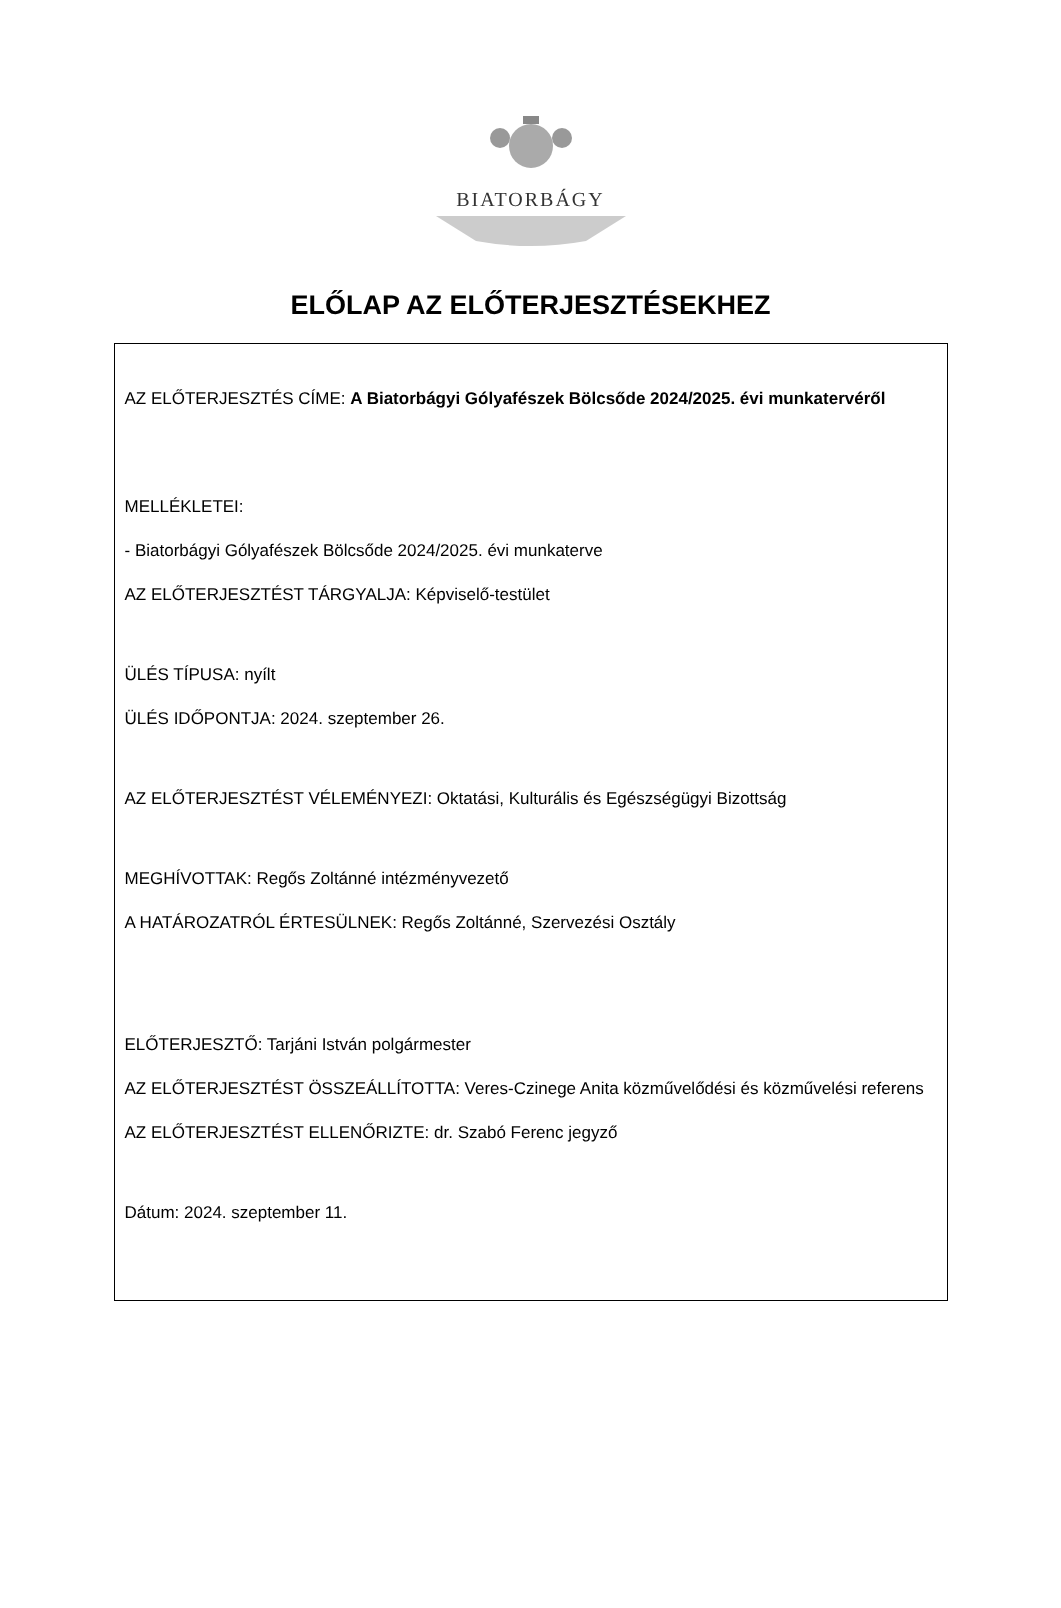BIATORBÁGY
ELŐLAP AZ ELŐTERJESZTÉSEKHEZ
AZ ELŐTERJESZTÉS CÍME: A Biatorbágyi Gólyafészek Bölcsőde 2024/2025. évi munkatervéről
MELLÉKLETEI:
- Biatorbágyi Gólyafészek Bölcsőde 2024/2025. évi munkaterve
AZ ELŐTERJESZTÉST TÁRGYALJA: Képviselő-testület
ÜLÉS TÍPUSA: nyílt
ÜLÉS IDŐPONTJA: 2024. szeptember 26.
AZ ELŐTERJESZTÉST VÉLEMÉNYEZI: Oktatási, Kulturális és Egészségügyi Bizottság
MEGHÍVOTTAK: Regős Zoltánné intézményvezető
A HATÁROZATRÓL ÉRTESÜLNEK: Regős Zoltánné, Szervezési Osztály
ELŐTERJESZTŐ: Tarjáni István polgármester
AZ ELŐTERJESZTÉST ÖSSZEÁLLÍTOTTA: Veres-Czinege Anita közművelődési és közművelési referens
AZ ELŐTERJESZTÉST ELLENŐRIZTE: dr. Szabó Ferenc jegyző
Dátum: 2024. szeptember 11.